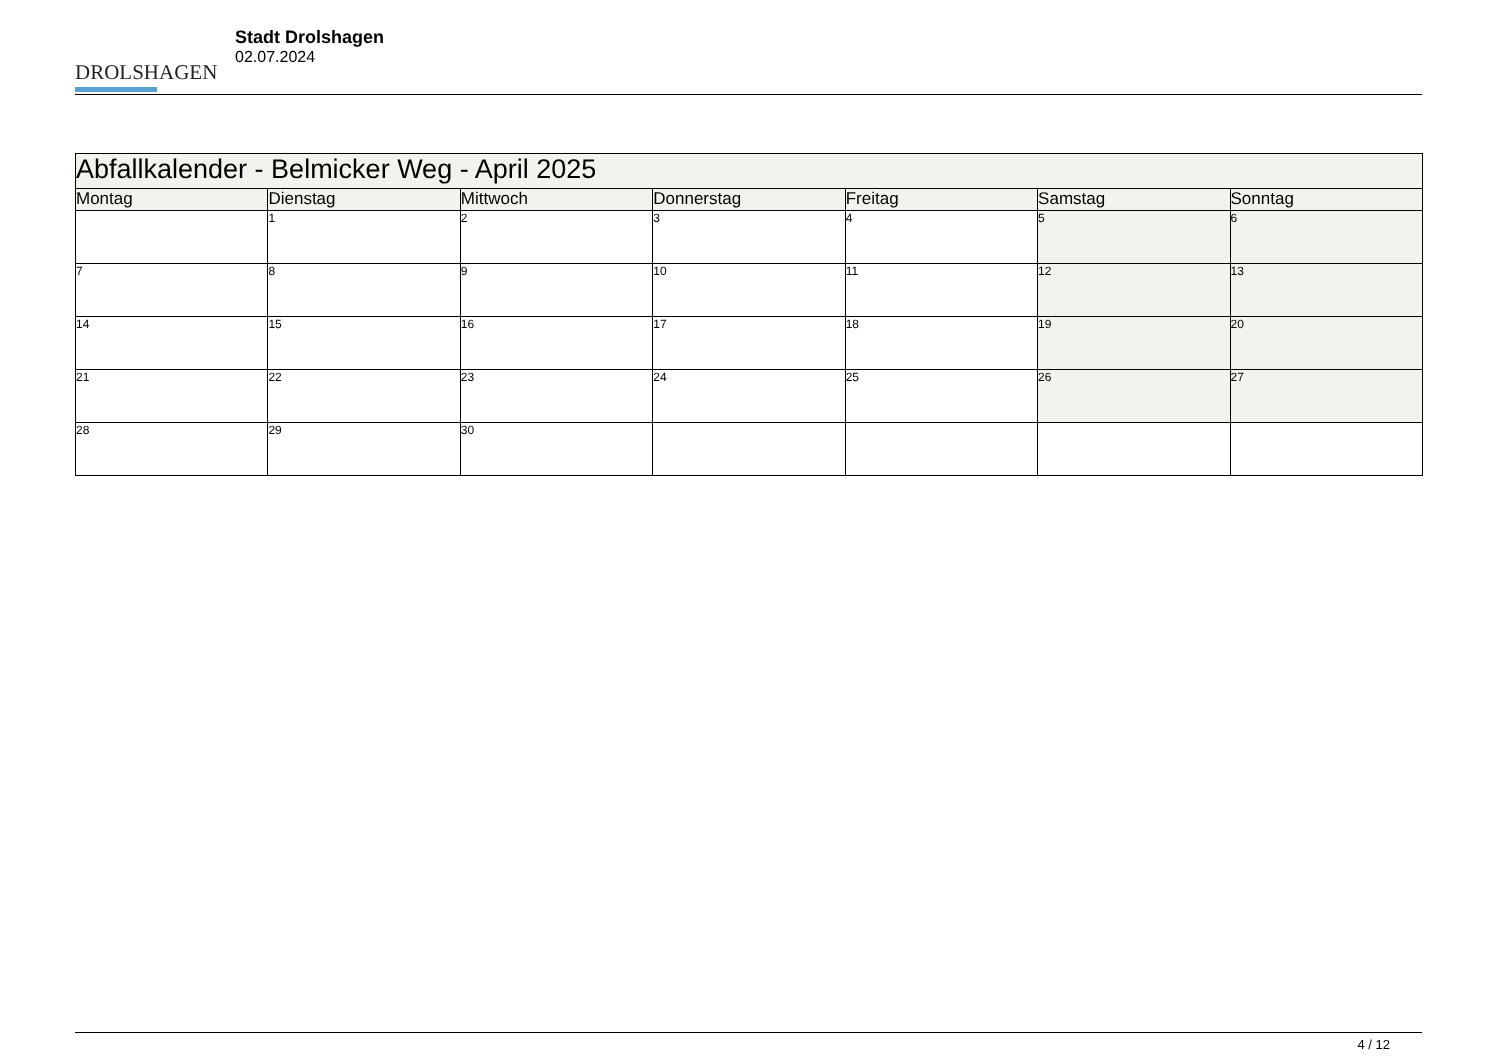DROLSHAGEN
Stadt Drolshagen
02.07.2024
| Abfallkalender - Belmicker Weg - April 2025 | | | | | | |
| --- | --- | --- | --- | --- | --- | --- |
| Montag | Dienstag | Mittwoch | Donnerstag | Freitag | Samstag | Sonntag |
| | 1 | 2 | 3 | 4 | 5 | 6 |
| 7 | 8 | 9 | 10 | 11 | 12 | 13 |
| 14 | 15 | 16 | 17 | 18 | 19 | 20 |
| 21 | 22 | 23 | 24 | 25 | 26 | 27 |
| 28 | 29 | 30 | | | | |
4 / 12